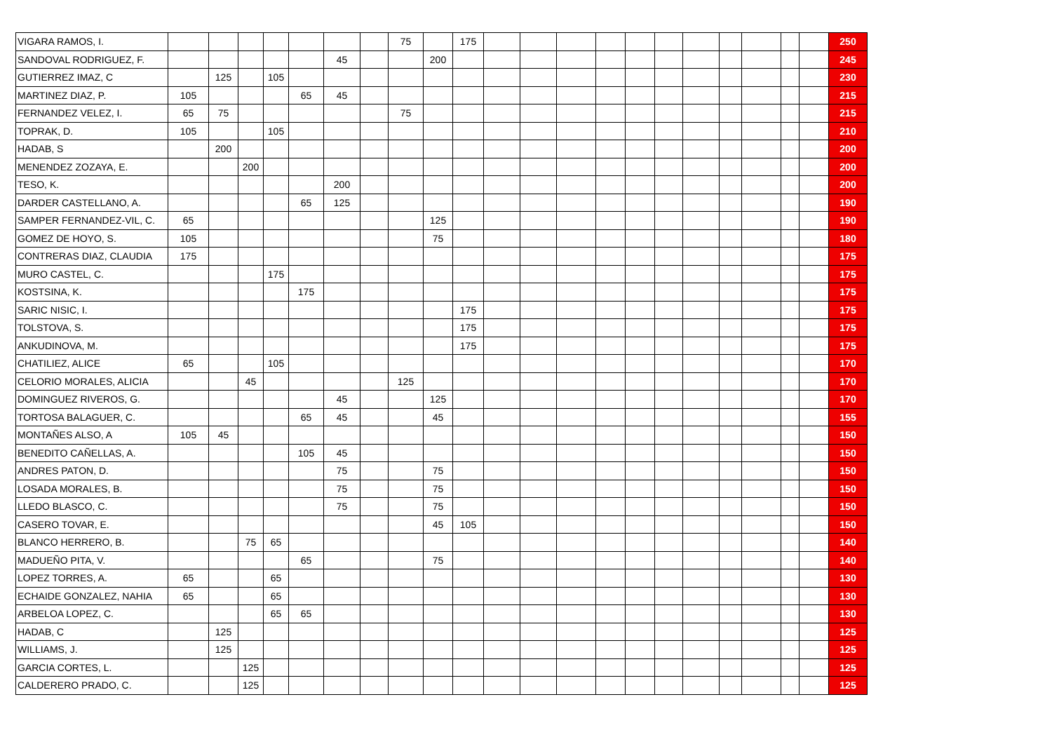| VIGARA RAMOS, I. | | | | | | | | 75 | | 175 | | | | | | | | | | | | 250 |
| SANDOVAL RODRIGUEZ, F. | | | | | | 45 | | | 200 | | | | | | | | | | | | | 245 |
| GUTIERREZ IMAZ, C | | 125 | | 105 | | | | | | | | | | | | | | | | | | 230 |
| MARTINEZ DIAZ, P. | 105 | | | | 65 | 45 | | | | | | | | | | | | | | | | 215 |
| FERNANDEZ VELEZ, I. | 65 | 75 | | | | | | 75 | | | | | | | | | | | | | | 215 |
| TOPRAK, D. | 105 | | | 105 | | | | | | | | | | | | | | | | | | 210 |
| HADAB, S | | 200 | | | | | | | | | | | | | | | | | | | | 200 |
| MENENDEZ ZOZAYA, E. | | | 200 | | | | | | | | | | | | | | | | | | | 200 |
| TESO, K. | | | | | | 200 | | | | | | | | | | | | | | | | 200 |
| DARDER CASTELLANO, A. | | | | | 65 | 125 | | | | | | | | | | | | | | | | 190 |
| SAMPER FERNANDEZ-VIL, C. | 65 | | | | | | | | 125 | | | | | | | | | | | | | 190 |
| GOMEZ DE HOYO, S. | 105 | | | | | | | | 75 | | | | | | | | | | | | | 180 |
| CONTRERAS DIAZ, CLAUDIA | 175 | | | | | | | | | | | | | | | | | | | | | 175 |
| MURO CASTEL, C. | | | | 175 | | | | | | | | | | | | | | | | | | 175 |
| KOSTSINA, K. | | | | | 175 | | | | | | | | | | | | | | | | | 175 |
| SARIC NISIC, I. | | | | | | | | | | 175 | | | | | | | | | | | | 175 |
| TOLSTOVA, S. | | | | | | | | | | 175 | | | | | | | | | | | | 175 |
| ANKUDINOVA, M. | | | | | | | | | | 175 | | | | | | | | | | | | 175 |
| CHATILIEZ, ALICE | 65 | | | 105 | | | | | | | | | | | | | | | | | | 170 |
| CELORIO MORALES, ALICIA | | | 45 | | | | | 125 | | | | | | | | | | | | | | 170 |
| DOMINGUEZ RIVEROS, G. | | | | | | 45 | | | 125 | | | | | | | | | | | | | 170 |
| TORTOSA BALAGUER, C. | | | | | 65 | 45 | | | 45 | | | | | | | | | | | | | 155 |
| MONTAÑES ALSO, A | 105 | 45 | | | | | | | | | | | | | | | | | | | | 150 |
| BENEDITO CAÑELLAS, A. | | | | | 105 | 45 | | | | | | | | | | | | | | | | 150 |
| ANDRES PATON, D. | | | | | | 75 | | | 75 | | | | | | | | | | | | | 150 |
| LOSADA MORALES, B. | | | | | | 75 | | | 75 | | | | | | | | | | | | | 150 |
| LLEDO BLASCO, C. | | | | | | 75 | | | 75 | | | | | | | | | | | | | 150 |
| CASERO TOVAR, E. | | | | | | | | | 45 | 105 | | | | | | | | | | | | 150 |
| BLANCO HERRERO, B. | | | 75 | 65 | | | | | | | | | | | | | | | | | | 140 |
| MADUEÑO PITA, V. | | | | | 65 | | | | 75 | | | | | | | | | | | | | 140 |
| LOPEZ TORRES, A. | 65 | | | 65 | | | | | | | | | | | | | | | | | | 130 |
| ECHAIDE GONZALEZ, NAHIA | 65 | | | 65 | | | | | | | | | | | | | | | | | | 130 |
| ARBELOA LOPEZ, C. | | | | 65 | 65 | | | | | | | | | | | | | | | | | 130 |
| HADAB, C | | 125 | | | | | | | | | | | | | | | | | | | | 125 |
| WILLIAMS, J. | | 125 | | | | | | | | | | | | | | | | | | | | 125 |
| GARCIA CORTES, L. | | | 125 | | | | | | | | | | | | | | | | | | | 125 |
| CALDERERO PRADO, C. | | | 125 | | | | | | | | | | | | | | | | | | | 125 |